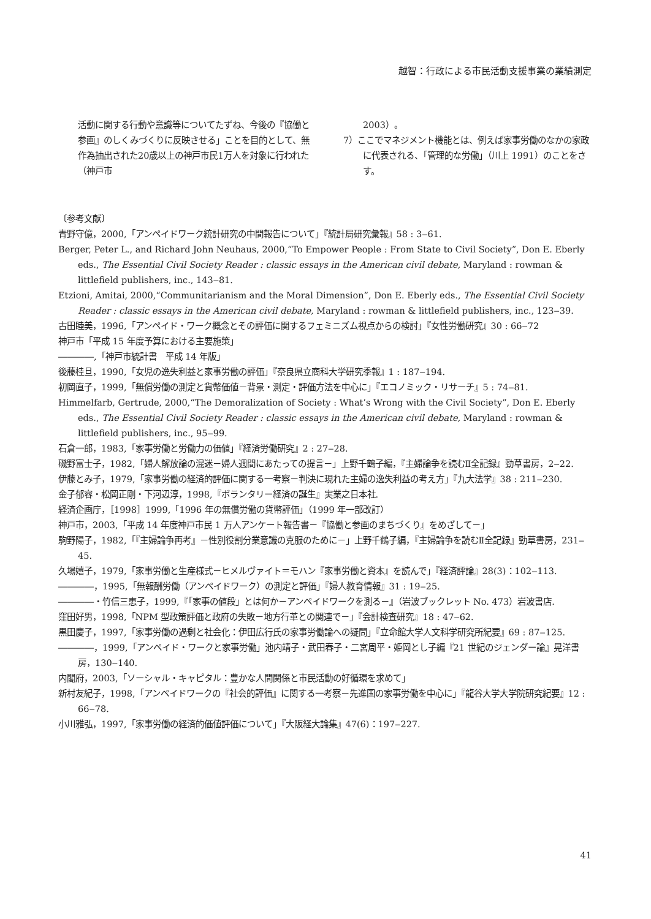越智：行政による市民活動支援事業の業績測定
活動に関する行動や意識等についてたずね、今後の『協働と参画』のしくみづくりに反映させる」ことを目的として、無作為抽出された20歳以上の神戸市民1万人を対象に行われた（神戸市
2003）。
7）ここでマネジメント機能とは、例えば家事労働のなかの家政に代表される、「管理的な労働」（川上 1991）のことをさす。
〔参考文献〕
青野守億，2000,「アンペイドワーク統計研究の中間報告について」『統計局研究彙報』58 : 3‒61.
Berger, Peter L., and Richard John Neuhaus, 2000,“To Empower People : From State to Civil Society”, Don E. Eberly eds., The Essential Civil Society Reader : classic essays in the American civil debate, Maryland : rowman & littlefield publishers, inc., 143‒81.
Etzioni, Amitai, 2000,“Communitarianism and the Moral Dimension”, Don E. Eberly eds., The Essential Civil Society Reader : classic essays in the American civil debate, Maryland : rowman & littlefield publishers, inc., 123‒39.
古田睦美，1996,「アンペイド・ワーク概念とその評価に関するフェミニズム視点からの検討」『女性労働研究』30 : 66‒72
神戸市「平成 15 年度予算における主要施策」
――――,「神戸市統計書　平成 14 年版」
後藤桂旦，1990,「女児の逸失利益と家事労働の評価」『奈良県立商科大学研究季報』1 : 187‒194.
初岡直子，1999,「無償労働の測定と貨幣価値－背景・測定・評価方法を中心に」『エコノミック・リサーチ』5 : 74‒81.
Himmelfarb, Gertrude, 2000,“The Demoralization of Society : What’s Wrong with the Civil Society”, Don E. Eberly eds., The Essential Civil Society Reader : classic essays in the American civil debate, Maryland : rowman & littlefield publishers, inc., 95‒99.
石倉一郎，1983,「家事労働と労働力の価値」『経済労働研究』2 : 27‒28.
磯野富士子，1982,「婦人解放論の混迷－婦人週間にあたっての提言－」上野千鶴子編，『主婦論争を読むⅡ全記録』勁草書房，2‒22.
伊藤とみ子，1979,「家事労働の経済的評価に関する一考察－判決に現れた主婦の逸失利益の考え方」『九大法学』38 : 211‒230.
金子郁容・松岡正剛・下河辺淳，1998,『ボランタリー経済の誕生』実業之日本社.
経済企画庁，［1998］1999,「1996 年の無償労働の貨幣評価」（1999 年一部改訂）
神戸市，2003,「平成 14 年度神戸市民 1 万人アンケート報告書－『協働と参画のまちづくり』をめざして－」
駒野陽子，1982,「『主婦論争再考』－性別役割分業意識の克服のために－」上野千鶴子編，『主婦論争を読むⅡ全記録』勁草書房，231‒45.
久場嬉子，1979,「家事労働と生産様式－ヒメルヴァイト＝モハン『家事労働と資本』を読んで」『経済評論』28(3)：102‒113.
――――，1995,「無報酬労働（アンペイドワーク）の測定と評価」『婦人教育情報』31 : 19‒25.
――――・竹信三恵子，1999,『「家事の値段」とは何か－アンペイドワークを測る－』（岩波ブックレット No. 473）岩波書店.
窪田好男，1998,「NPM 型政策評価と政府の失敗－地方行革との関連で－」『会計検査研究』18 : 47‒62.
黒田慶子，1997,「家事労働の過剰と社会化：伊田広行氏の家事労働論への疑問」『立命館大学人文科学研究所紀要』69 : 87‒125.
――――，1999,「アンペイド・ワークと家事労働」池内靖子・武田春子・二宮周平・姫岡とし子編『21 世紀のジェンダー論』晃洋書房，130‒140.
内閣府，2003,「ソーシャル・キャピタル：豊かな人間関係と市民活動の好循環を求めて」
新村友紀子，1998,「アンペイドワークの『社会的評価』に関する一考察－先進国の家事労働を中心に」『龍谷大学大学院研究紀要』12 : 66‒78.
小川雅弘，1997,「家事労働の経済的価値評価について」『大阪経大論集』47(6)：197‒227.
41